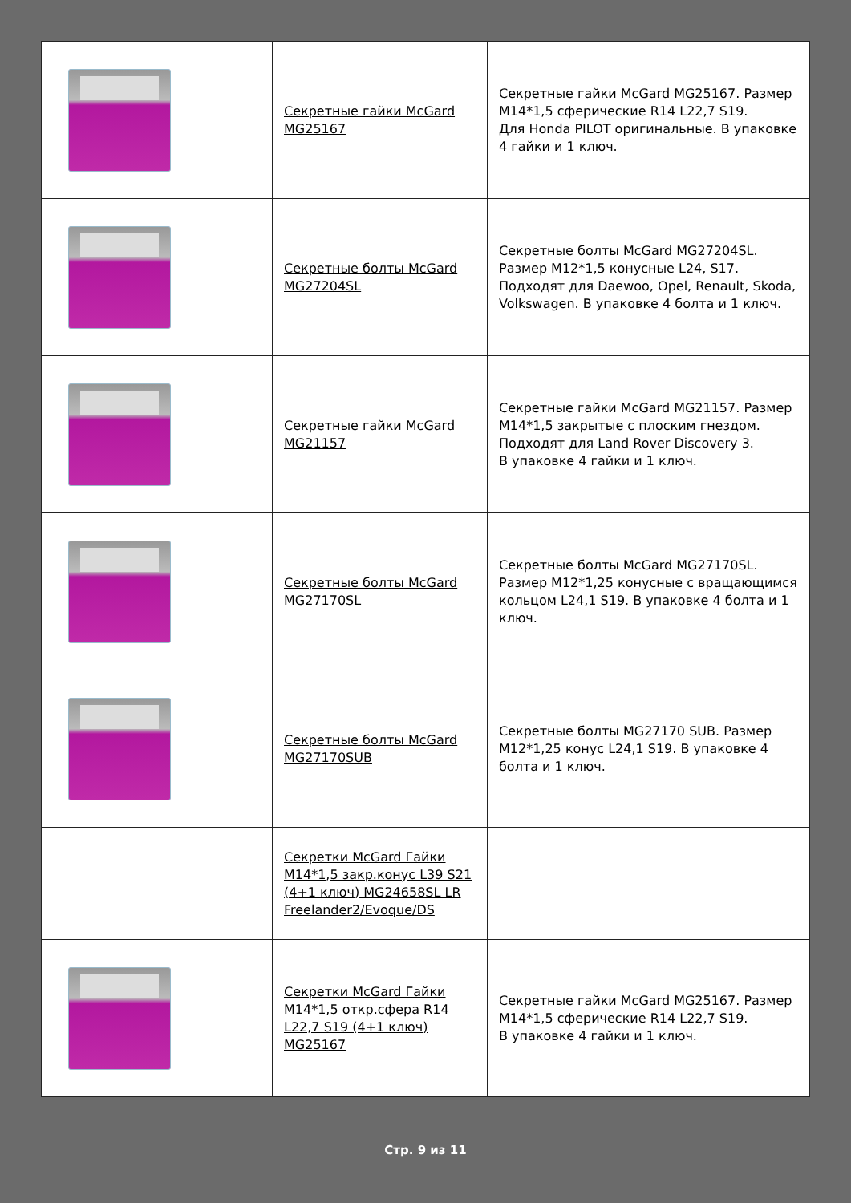| | Секретные гайки McGard MG25167 | Секретные гайки McGard MG25167. Размер M14*1,5 сферические R14 L22,7 S19. Для Honda PILOT оригинальные. В упаковке 4 гайки и 1 ключ. |
| | Секретные болты McGard MG27204SL | Секретные болты McGard MG27204SL. Размер M12*1,5 конусные L24, S17. Подходят для Daewoo, Opel, Renault, Skoda, Volkswagen. В упаковке 4 болта и 1 ключ. |
| | Секретные гайки McGard MG21157 | Секретные гайки McGard MG21157. Размер M14*1,5 закрытые с плоским гнездом. Подходят для Land Rover Discovery 3. В упаковке 4 гайки и 1 ключ. |
| | Секретные болты McGard MG27170SL | Секретные болты McGard MG27170SL. Размер M12*1,25 конусные с вращающимся кольцом L24,1 S19. В упаковке 4 болта и 1 ключ. |
| | Секретные болты McGard MG27170SUB | Секретные болты MG27170 SUB. Размер M12*1,25 конус L24,1 S19. В упаковке 4 болта и 1 ключ. |
| | Секретки McGard Гайки М14*1,5 закр.конус L39 S21 (4+1 ключ) MG24658SL LR Freelander2/Evoque/DS | |
| | Секретки McGard Гайки М14*1,5 откр.сфера R14 L22,7 S19 (4+1 ключ) MG25167 | Секретные гайки McGard MG25167. Размер M14*1,5 сферические R14 L22,7 S19. В упаковке 4 гайки и 1 ключ. |
Стр. 9 из 11